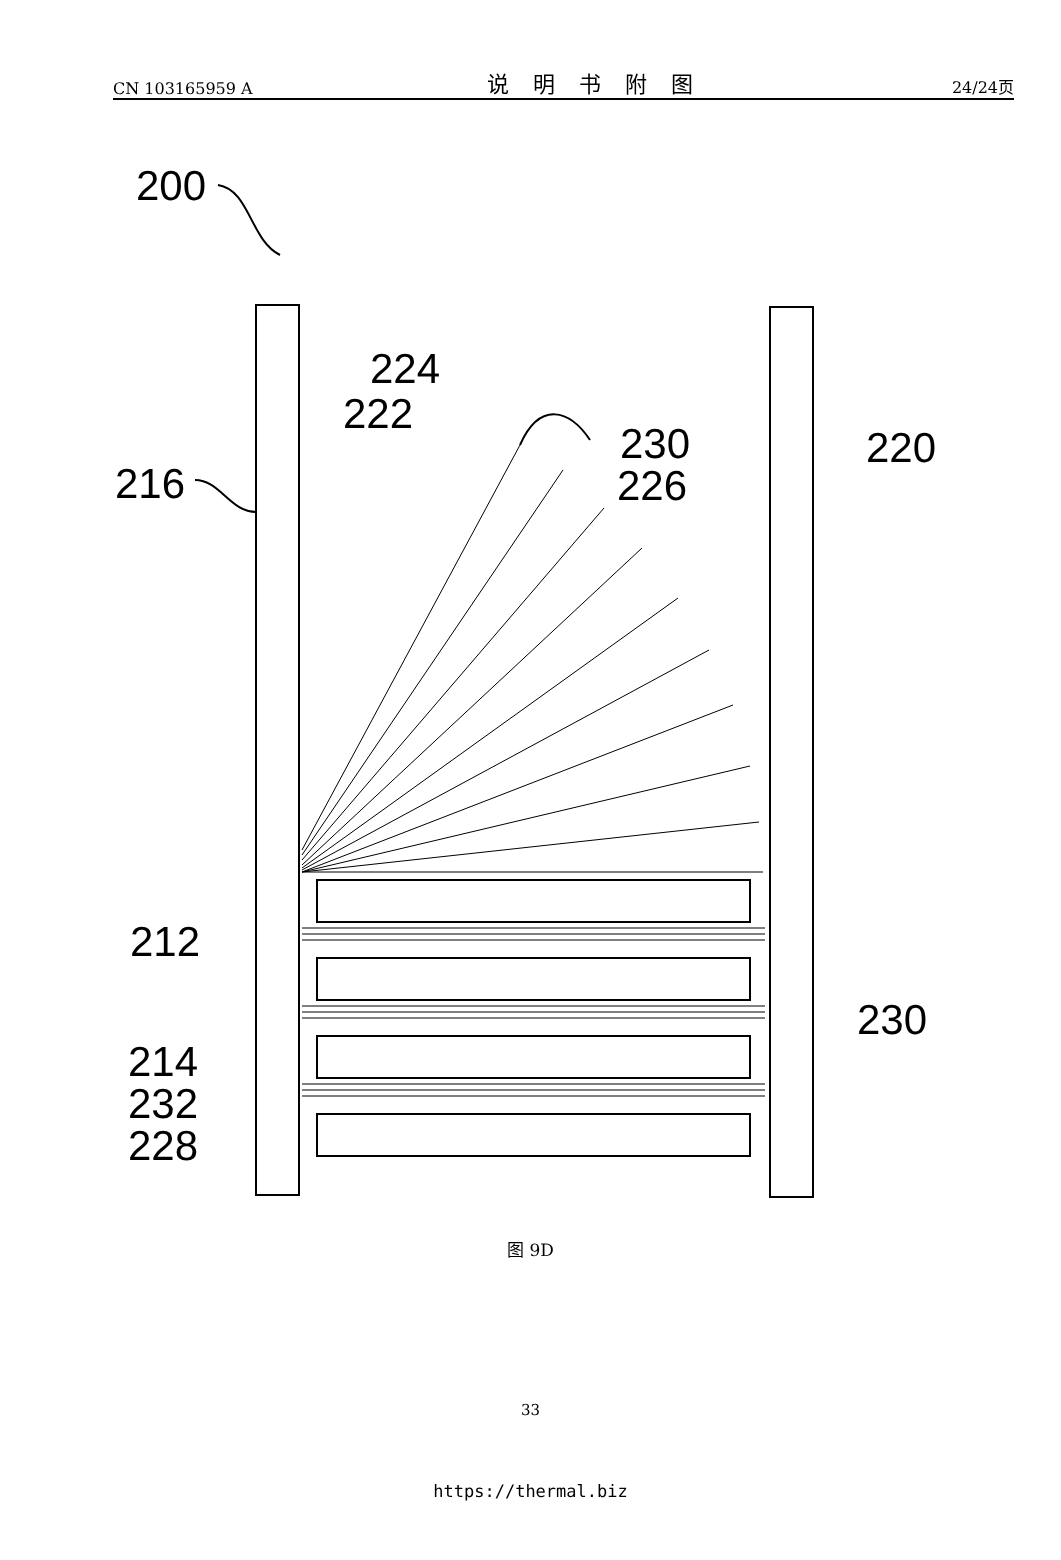CN 103165959 A 说明书附图 24/24页
200
216
224
222
230
226
220
212
230
214
232
228
图 9D
33
https://thermal.biz